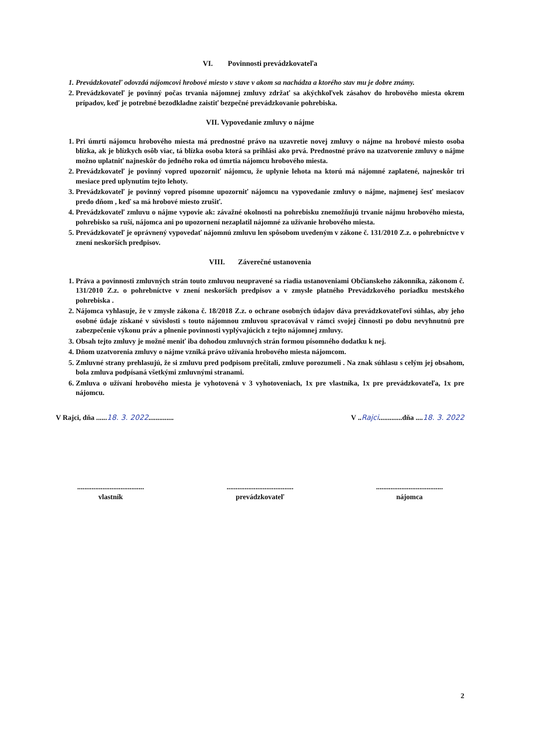VI. Povinnosti prevádzkovateľa
1. Prevádzkovateľ odovzdá nájomcovi hrobové miesto v stave v akom sa nachádza a ktorého stav mu je dobre známy.
2. Prevádzkovateľ je povinný počas trvania nájomnej zmluvy zdržať sa akýchkoľvek zásahov do hrobového miesta okrem prípadov, keď je potrebné bezodkladne zaistiť bezpečné prevádzkovanie pohrebiska.
VII. Vypovedanie zmluvy o nájme
1. Pri úmrtí nájomcu hrobového miesta má prednostné právo na uzavretie novej zmluvy o nájme na hrobové miesto osoba blízka, ak je blízkych osôb viac, tá blízka osoba ktorá sa prihlási ako prvá. Prednostné právo na uzatvorenie zmluvy o nájme možno uplatniť najneskôr do jedného roka od úmrtia nájomcu hrobového miesta.
2. Prevádzkovateľ je povinný vopred upozorniť nájomcu, že uplynie lehota na ktorú má nájomné zaplatené, najneskôr tri mesiace pred uplynutím tejto lehoty.
3. Prevádzkovateľ je povinný vopred písomne upozorniť nájomcu na vypovedanie zmluvy o nájme, najmenej šesť mesiacov predo dňom , keď sa má hrobové miesto zrušiť.
4. Prevádzkovateľ zmluvu o nájme vypovie ak: závažné okolnosti na pohrebisku znemožňujú trvanie nájmu hrobového miesta, pohrebisko sa ruší, nájomca ani po upozornení nezaplatil nájomné za užívanie hrobového miesta.
5. Prevádzkovateľ je oprávnený vypovedať nájomnú zmluvu len spôsobom uvedeným v zákone č. 131/2010 Z.z. o pohrebníctve v znení neskorších predpisov.
VIII. Záverečné ustanovenia
1. Práva a povinnosti zmluvných strán touto zmluvou neupravené sa riadia ustanoveniami Občianskeho zákonníka, zákonom č. 131/2010 Z.z. o pohrebníctve v znení neskorších predpisov a v zmysle platného Prevádzkového poriadku mestského pohrebiska .
2. Nájomca vyhlasuje, že v zmysle zákona č. 18/2018 Z.z. o ochrane osobných údajov dáva prevádzkovateľovi súhlas, aby jeho osobné údaje získané v súvislosti s touto nájomnou zmluvou spracovával v rámci svojej činnosti po dobu nevyhnutnú pre zabezpečenie výkonu práv a plnenie povinnosti vyplývajúcich z tejto nájomnej zmluvy.
3. Obsah tejto zmluvy je možné meniť iba dohodou zmluvných strán formou písomného dodatku k nej.
4. Dňom uzatvorenia zmluvy o nájme vzniká právo užívania hrobového miesta nájomcom.
5. Zmluvné strany prehlasujú, že si zmluvu pred podpisom prečítali, zmluve porozumeli . Na znak súhlasu s celým jej obsahom, bola zmluva podpísaná všetkými zmluvnými stranami.
6. Zmluva o užívaní hrobového miesta je vyhotovená v 3 vyhotoveniach, 1x pre vlastníka, 1x pre prevádzkovateľa, 1x pre nájomcu.
V Rajci, dňa ......18. 3. 2022..............
V ..Rajci.............dňa ....18. 3. 2022
.....................................
vlastník
.....................................
prevádzkovateľ
.....................................
nájomca
2